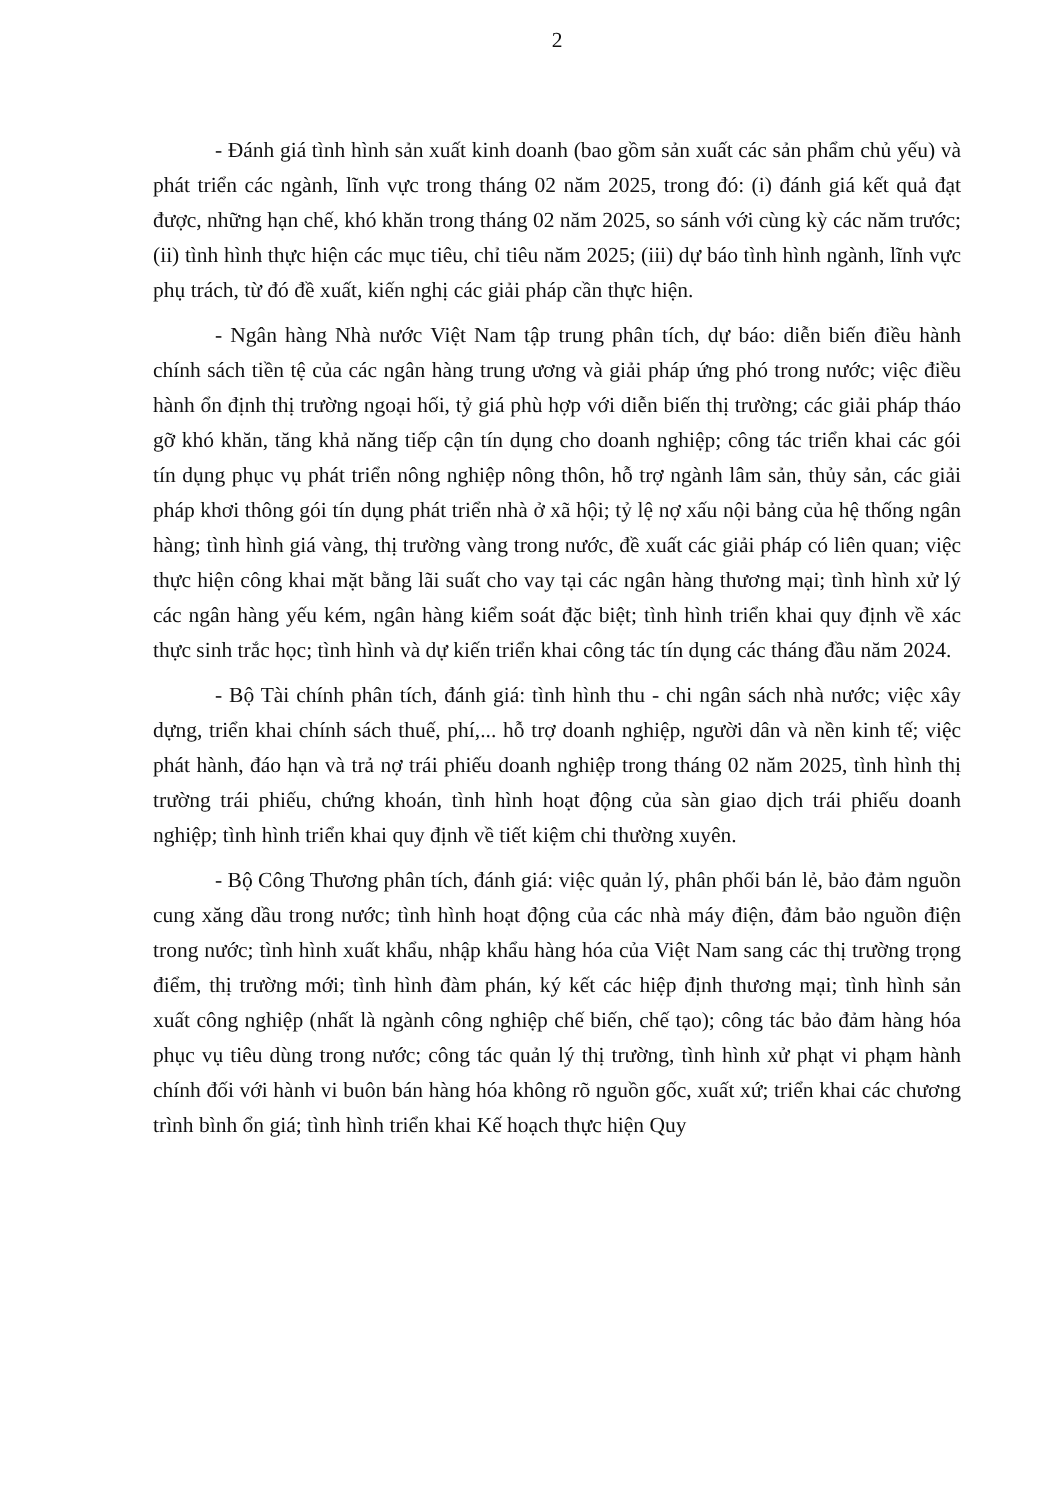2
- Đánh giá tình hình sản xuất kinh doanh (bao gồm sản xuất các sản phẩm chủ yếu) và phát triển các ngành, lĩnh vực trong tháng 02 năm 2025, trong đó: (i) đánh giá kết quả đạt được, những hạn chế, khó khăn trong tháng 02 năm 2025, so sánh với cùng kỳ các năm trước; (ii) tình hình thực hiện các mục tiêu, chỉ tiêu năm 2025; (iii) dự báo tình hình ngành, lĩnh vực phụ trách, từ đó đề xuất, kiến nghị các giải pháp cần thực hiện.
- Ngân hàng Nhà nước Việt Nam tập trung phân tích, dự báo: diễn biến điều hành chính sách tiền tệ của các ngân hàng trung ương và giải pháp ứng phó trong nước; việc điều hành ổn định thị trường ngoại hối, tỷ giá phù hợp với diễn biến thị trường; các giải pháp tháo gỡ khó khăn, tăng khả năng tiếp cận tín dụng cho doanh nghiệp; công tác triển khai các gói tín dụng phục vụ phát triển nông nghiệp nông thôn, hỗ trợ ngành lâm sản, thủy sản, các giải pháp khơi thông gói tín dụng phát triển nhà ở xã hội; tỷ lệ nợ xấu nội bảng của hệ thống ngân hàng; tình hình giá vàng, thị trường vàng trong nước, đề xuất các giải pháp có liên quan; việc thực hiện công khai mặt bằng lãi suất cho vay tại các ngân hàng thương mại; tình hình xử lý các ngân hàng yếu kém, ngân hàng kiểm soát đặc biệt; tình hình triển khai quy định về xác thực sinh trắc học; tình hình và dự kiến triển khai công tác tín dụng các tháng đầu năm 2024.
- Bộ Tài chính phân tích, đánh giá: tình hình thu - chi ngân sách nhà nước; việc xây dựng, triển khai chính sách thuế, phí,... hỗ trợ doanh nghiệp, người dân và nền kinh tế; việc phát hành, đáo hạn và trả nợ trái phiếu doanh nghiệp trong tháng 02 năm 2025, tình hình thị trường trái phiếu, chứng khoán, tình hình hoạt động của sàn giao dịch trái phiếu doanh nghiệp; tình hình triển khai quy định về tiết kiệm chi thường xuyên.
- Bộ Công Thương phân tích, đánh giá: việc quản lý, phân phối bán lẻ, bảo đảm nguồn cung xăng dầu trong nước; tình hình hoạt động của các nhà máy điện, đảm bảo nguồn điện trong nước; tình hình xuất khẩu, nhập khẩu hàng hóa của Việt Nam sang các thị trường trọng điểm, thị trường mới; tình hình đàm phán, ký kết các hiệp định thương mại; tình hình sản xuất công nghiệp (nhất là ngành công nghiệp chế biến, chế tạo); công tác bảo đảm hàng hóa phục vụ tiêu dùng trong nước; công tác quản lý thị trường, tình hình xử phạt vi phạm hành chính đối với hành vi buôn bán hàng hóa không rõ nguồn gốc, xuất xứ; triển khai các chương trình bình ổn giá; tình hình triển khai Kế hoạch thực hiện Quy